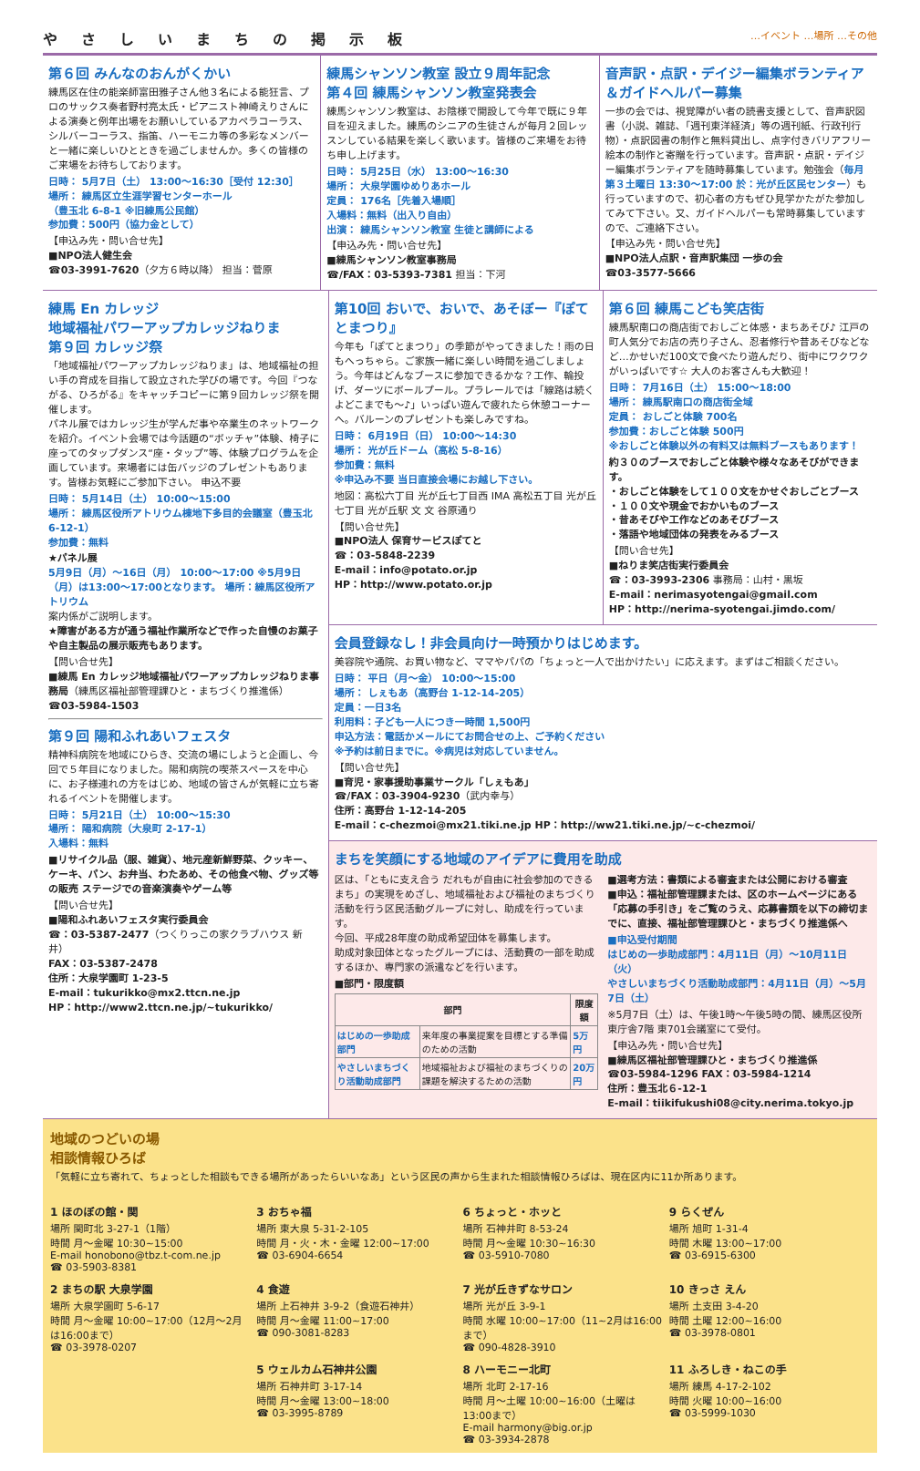やさしいまちの掲示板 …イベント …場所 …その他
第６回 みんなのおんがくかい
練馬区在住の能楽師富田雅子さん他３名による能狂言、プロのサックス奏者野村亮太氏・ピアニスト神崎えりさんによる演奏と例年出場をお願いしているアカペラコーラス、シルバーコーラス、指笛、ハーモニカ等の多彩なメンバーと一緒に楽しいひとときを過ごしませんか。多くの皆様のご来場をお待ちしております。
日時： 5月7日（土） 13:00～16:30［受付 12:30］
場所： 練馬区立生涯学習センターホール
（豊玉北 6-8-1 ※旧練馬公民館）
参加費：500円（協力金として）
【申込み先・問い合せ先】
■NPO法人健生会
☎03-3991-7620（夕方６時以降） 担当：菅原
練馬シャンソン教室 設立９周年記念
第４回 練馬シャンソン教室発表会
練馬シャンソン教室は、お陰様で開設して今年で既に９年目を迎えました。練馬のシニアの生徒さんが毎月２回レッスンしている結果を楽しく歌います。皆様のご来場をお待ち申し上げます。
日時： 5月25日（水） 13:00～16:30
場所： 大泉学園ゆめりあホール
定員： 176名［先着入場順］
入場料：無料（出入り自由）
出演： 練馬シャンソン教室 生徒と講師による
【申込み先・問い合せ先】
■練馬シャンソン教室事務局
☎/FAX：03-5393-7381 担当：下河
音声訳・点訳・デイジー編集ボランティア＆ガイドヘルパー募集
一歩の会では、視覚障がい者の読書支援として、音声訳図書（小説、雑誌、「週刊東洋経済」等の週刊紙、行政刊行物）・点訳図書の制作と無料貸出し、点字付きバリアフリー絵本の制作と寄贈を行っています。音声訳・点訳・デイジー編集ボランティアを随時募集しています。勉強会（毎月第３土曜日 13:30～17:00 於：光が丘区民センター）も行っていますので、初心者の方もぜひ見学かたがた参加してみて下さい。又、ガイドヘルパーも常時募集していますので、ご連絡下さい。
【申込み先・問い合せ先】
■NPO法人点訳・音声訳集団 一歩の会
☎03-3577-5666
練馬 En カレッジ
地域福祉パワーアップカレッジねりま
第９回 カレッジ祭
「地域福祉パワーアップカレッジねりま」は、地域福祉の担い手の育成を目指して設立された学びの場です。今回『つながる、ひろがる』をキャッチコピーに第９回カレッジ祭を開催します。
パネル展ではカレッジ生が学んだ事や卒業生のネットワークを紹介。イベント会場では今話題の“ボッチャ”体験、椅子に座ってのタップダンス“座・タップ”等、体験プログラムを企画しています。来場者には缶バッジのプレゼントもあります。皆様お気軽にご参加下さい。 申込不要
日時： 5月14日（土） 10:00～15:00
場所： 練馬区役所アトリウム棟地下多目的会議室（豊玉北 6-12-1）
参加費：無料
★パネル展
5月9日（月）～16日（月） 10:00～17:00 ※5月9日（月）は13:00～17:00となります。 場所：練馬区役所アトリウム
案内係がご説明します。
★障害がある方が通う福祉作業所などで作った自慢のお菓子や自主製品の展示販売もあります。
【問い合せ先】
■練馬 En カレッジ地域福祉パワーアップカレッジねりま事務局（練馬区福祉部管理課ひと・まちづくり推進係）
☎03-5984-1503
第９回 陽和ふれあいフェスタ
精神科病院を地域にひらき、交流の場にしようと企画し、今回で５年目になりました。陽和病院の喫茶スペースを中心に、お子様連れの方をはじめ、地域の皆さんが気軽に立ち寄れるイベントを開催します。
日時： 5月21日（土） 10:00～15:30
場所： 陽和病院（大泉町 2-17-1）
入場料：無料
■リサイクル品（服、雑貨）、地元産新鮮野菜、クッキー、ケーキ、パン、お弁当、わたあめ、その他食べ物、グッズ等の販売 ステージでの音楽演奏やゲーム等
【問い合せ先】
■陽和ふれあいフェスタ実行委員会
☎：03-5387-2477（つくりっこの家クラブハウス 新井）
FAX：03-5387-2478
住所：大泉学園町 1-23-5
E-mail：tukurikko@mx2.ttcn.ne.jp
HP：http://www2.ttcn.ne.jp/~tukurikko/
第10回 おいで、おいで、あそぼー『ぽてとまつり』
今年も「ぽてとまつり」の季節がやってきました！雨の日もへっちゃら。ご家族一緒に楽しい時間を過ごしましょう。今年はどんなブースに参加できるかな？工作、輪投げ、ダーツにボールプール。プラレールでは「線路は続くよどこまでも～♪」いっぱい遊んで疲れたら休憩コーナーへ。バルーンのプレゼントも楽しみですね。
日時： 6月19日（日） 10:00～14:30
場所： 光が丘ドーム（高松 5-8-16）
参加費：無料
※申込み不要 当日直接会場にお越し下さい。
地図：高松六丁目 光が丘七丁目西 IMA 高松五丁目 光が丘七丁目 光が丘駅 文 文 谷原通り
【問い合せ先】
■NPO法人 保育サービスぽてと
☎：03-5848-2239
E-mail：info@potato.or.jp
HP：http://www.potato.or.jp
第６回 練馬こども笑店街
練馬駅南口の商店街でおしごと体感・まちあそび♪ 江戸の町人気分でお店の売り子さん、忍者修行や昔あそびなどなど…かせいだ100文で食べたり遊んだり、街中にワクワクがいっぱいです☆ 大人のお客さんも大歓迎！
日時： 7月16日（土） 15:00～18:00
場所： 練馬駅南口の商店街全域
定員： おしごと体験 700名
参加費：おしごと体験 500円
※おしごと体験以外の有料又は無料ブースもあります！
約３０のブースでおしごと体験や様々なあそびができます。
・おしごと体験をして１００文をかせぐおしごとブース
・１００文や現金でおかいものブース
・昔あそびや工作などのあそびブース
・落語や地域団体の発表をみるブース
【問い合せ先】
■ねりま笑店街実行委員会
☎：03-3993-2306 事務局：山村・黒坂
E-mail：nerimasyotengai@gmail.com
HP：http://nerima-syotengai.jimdo.com/
会員登録なし！非会員向け一時預かりはじめます。
美容院や通院、お買い物など、ママやパパの「ちょっと一人で出かけたい」に応えます。まずはご相談ください。
日時： 平日（月～金） 10:00～15:00
場所： しぇもあ（高野台 1-12-14-205）
定員：一日3名
利用料：子ども一人につき一時間 1,500円
申込方法：電話かメールにてお問合せの上、ご予約ください
※予約は前日までに。※病児は対応していません。
【問い合せ先】
■育児・家事援助事業サークル「しぇもあ」
☎/FAX：03-3904-9230（武内幸与）
住所：高野台 1-12-14-205
E-mail：c-chezmoi@mx21.tiki.ne.jp HP：http://ww21.tiki.ne.jp/~c-chezmoi/
まちを笑顔にする地域のアイデアに費用を助成
区は、「ともに支え合う だれもが自由に社会参加のできるまち」の実現をめざし、地域福祉および福祉のまちづくり活動を行う区民活動グループに対し、助成を行っています。
今回、平成28年度の助成希望団体を募集します。
助成対象団体となったグループには、活動費の一部を助成するほか、専門家の派遣などを行います。
■部門・限度額
| 部門 | | 限度額 |
| --- | --- | --- |
| はじめの一歩助成部門 | 来年度の事業提案を目標とする準備のための活動 | 5万円 |
| やさしいまちづくり活動助成部門 | 地域福祉および福祉のまちづくりの課題を解決するための活動 | 20万円 |
■選考方法：書類による審査または公開における審査
■申込：福祉部管理課または、区のホームページにある「応募の手引き」をご覧のうえ、応募書類を以下の締切までに、直接、福祉部管理課ひと・まちづくり推進係へ
■申込受付期間
はじめの一歩助成部門：4月11日（月）～10月11日（火）
やさしいまちづくり活動助成部門：4月11日（月）～5月7日（土）
※5月7日（土）は、午後1時～午後5時の間、練馬区役所東庁舎7階 東701会議室にて受付。
【申込み先・問い合せ先】
■練馬区福祉部管理課ひと・まちづくり推進係
☎03-5984-1296 FAX：03-5984-1214
住所：豊玉北６-12-1
E-mail：tiikifukushi08@city.nerima.tokyo.jp
地域のつどいの場
相談情報ひろば
「気軽に立ち寄れて、ちょっとした相談もできる場所があったらいいなあ」という区民の声から生まれた相談情報ひろばは、現在区内に11か所あります。
1 ほのぼの館・関
場所 関町北 3-27-1（1階）
時間 月～金曜 10:30~15:00
E-mail honobono@tbz.t-com.ne.jp
☎ 03-5903-8381
3 おちゃ福
場所 東大泉 5-31-2-105
時間 月・火・木・金曜 12:00~17:00
☎ 03-6904-6654
6 ちょっと・ホッと
場所 石神井町 8-53-24
時間 月～金曜 10:30~16:30
☎ 03-5910-7080
9 らくぜん
場所 旭町 1-31-4
時間 木曜 13:00~17:00
☎ 03-6915-6300
2 まちの駅 大泉学園
場所 大泉学園町 5-6-17
時間 月～金曜 10:00~17:00（12月～2月は16:00まで）
☎ 03-3978-0207
4 食遊
場所 上石神井 3-9-2（食遊石神井）
時間 月～金曜 11:00~17:00
☎ 090-3081-8283
7 光が丘きずなサロン
場所 光が丘 3-9-1
時間 水曜 10:00~17:00（11~2月は16:00まで）
☎ 090-4828-3910
10 きっさ えん
場所 土支田 3-4-20
時間 土曜 12:00~16:00
☎ 03-3978-0801
5 ウェルカム石神井公園
場所 石神井町 3-17-14
時間 月～金曜 13:00~18:00
☎ 03-3995-8789
8 ハーモニー北町
場所 北町 2-17-16
時間 月～土曜 10:00~16:00（土曜は13:00まで）
E-mail harmony@big.or.jp
☎ 03-3934-2878
11 ふろしき・ねこの手
場所 練馬 4-17-2-102
時間 火曜 10:00~16:00
☎ 03-5999-1030